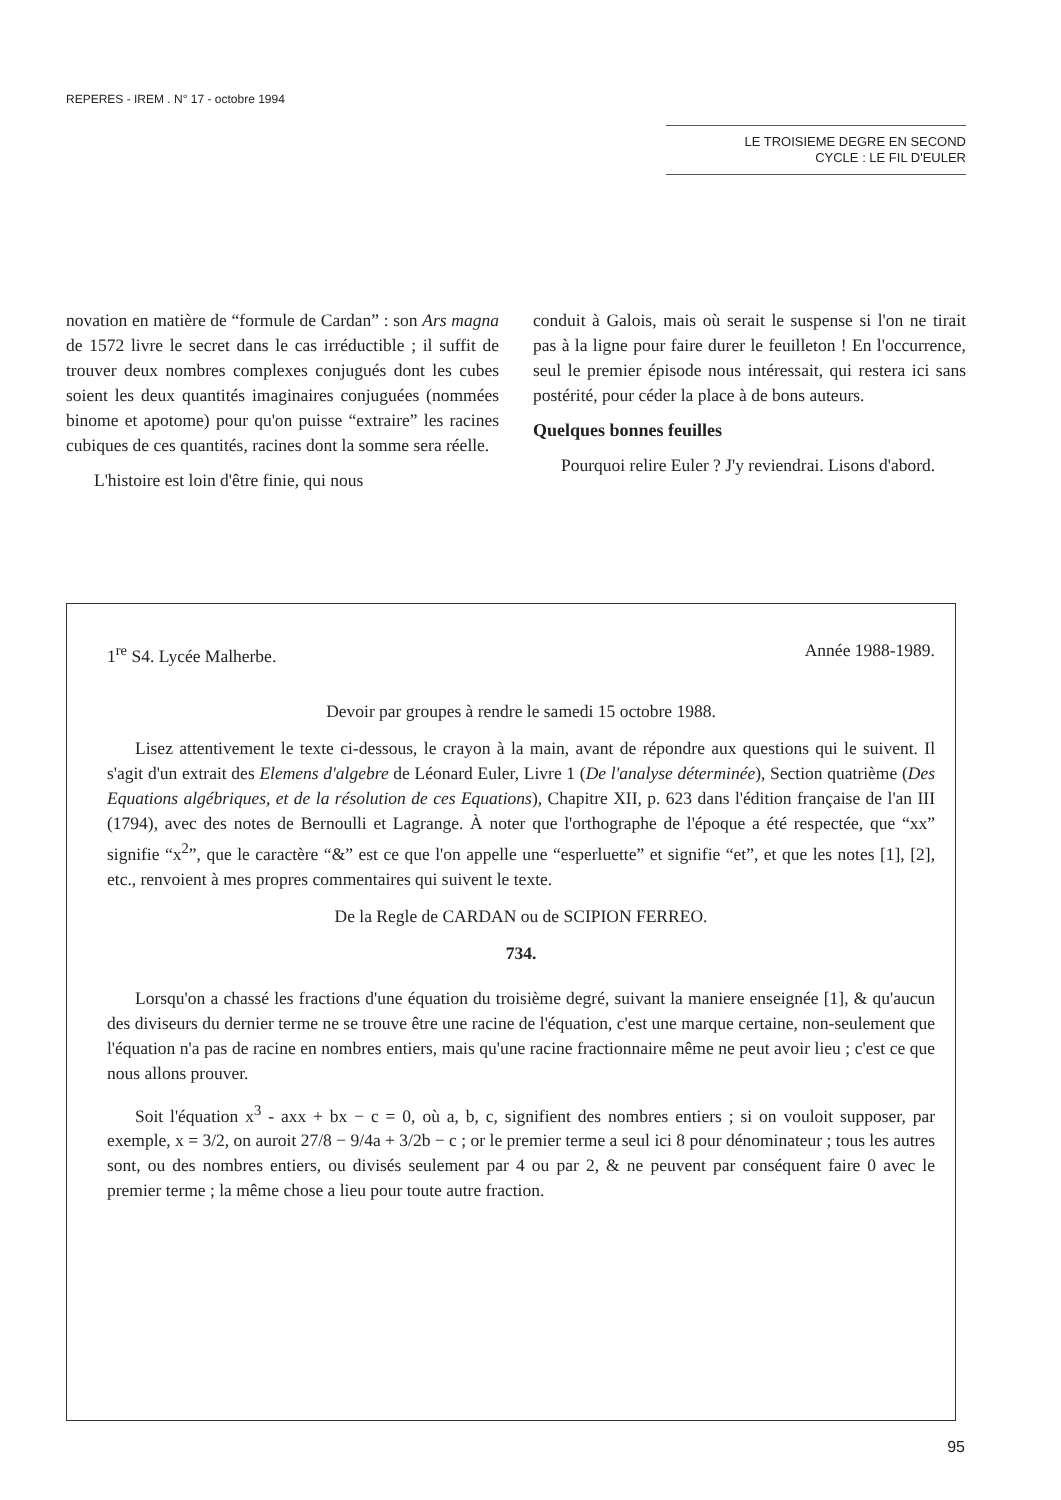REPERES - IREM . N° 17 - octobre 1994
LE TROISIEME DEGRE EN SECOND
CYCLE : LE FIL D'EULER
novation en matière de “formule de Cardan” : son Ars magna de 1572 livre le secret dans le cas irréductible ; il suffit de trouver deux nombres complexes conjugués dont les cubes soient les deux quantités imaginaires conjuguées (nommées binome et apotome) pour qu'on puisse “extraire” les racines cubiques de ces quantités, racines dont la somme sera réelle.
L'histoire est loin d'être finie, qui nous
conduit à Galois, mais où serait le suspense si l'on ne tirait pas à la ligne pour faire durer le feuilleton ! En l'occurrence, seul le premier épisode nous intéressait, qui restera ici sans postérité, pour céder la place à de bons auteurs.
Quelques bonnes feuilles
Pourquoi relire Euler ? J'y reviendrai. Lisons d'abord.
1<sup>re</sup> S4. Lycée Malherbe. Année 1988-1989.
Devoir par groupes à rendre le samedi 15 octobre 1988.
Lisez attentivement le texte ci-dessous, le crayon à la main, avant de répondre aux questions qui le suivent. Il s'agit d'un extrait des Elemens d'algebre de Léonard Euler, Livre 1 (De l'analyse déterminée), Section quatrième (Des Equations algébriques, et de la résolution de ces Equations), Chapitre XII, p. 623 dans l'édition française de l'an III (1794), avec des notes de Bernoulli et Lagrange. À noter que l'orthographe de l'époque a été respectée, que “xx” signifie “x<sup>2</sup>”, que le caractère “&” est ce que l'on appelle une “esperluette” et signifie “et”, et que les notes [1], [2], etc., renvoient à mes propres commentaires qui suivent le texte.
De la Regle de CARDAN ou de SCIPION FERREO.
734.
Lorsqu'on a chassé les fractions d'une équation du troisième degré, suivant la maniere enseignée [1], & qu'aucun des diviseurs du dernier terme ne se trouve être une racine de l'équation, c'est une marque certaine, non-seulement que l'équation n'a pas de racine en nombres entiers, mais qu'une racine fractionnaire même ne peut avoir lieu ; c'est ce que nous allons prouver.
Soit l'équation x<sup>3</sup> - axx + bx − c = 0, où a, b, c, signifient des nombres entiers ; si on vouloit supposer, par exemple, x = 3/2, on auroit 27/8 − 9/4a + 3/2b − c ; or le premier terme a seul ici 8 pour dénominateur ; tous les autres sont, ou des nombres entiers, ou divisés seulement par 4 ou par 2, & ne peuvent par conséquent faire 0 avec le premier terme ; la même chose a lieu pour toute autre fraction.
95